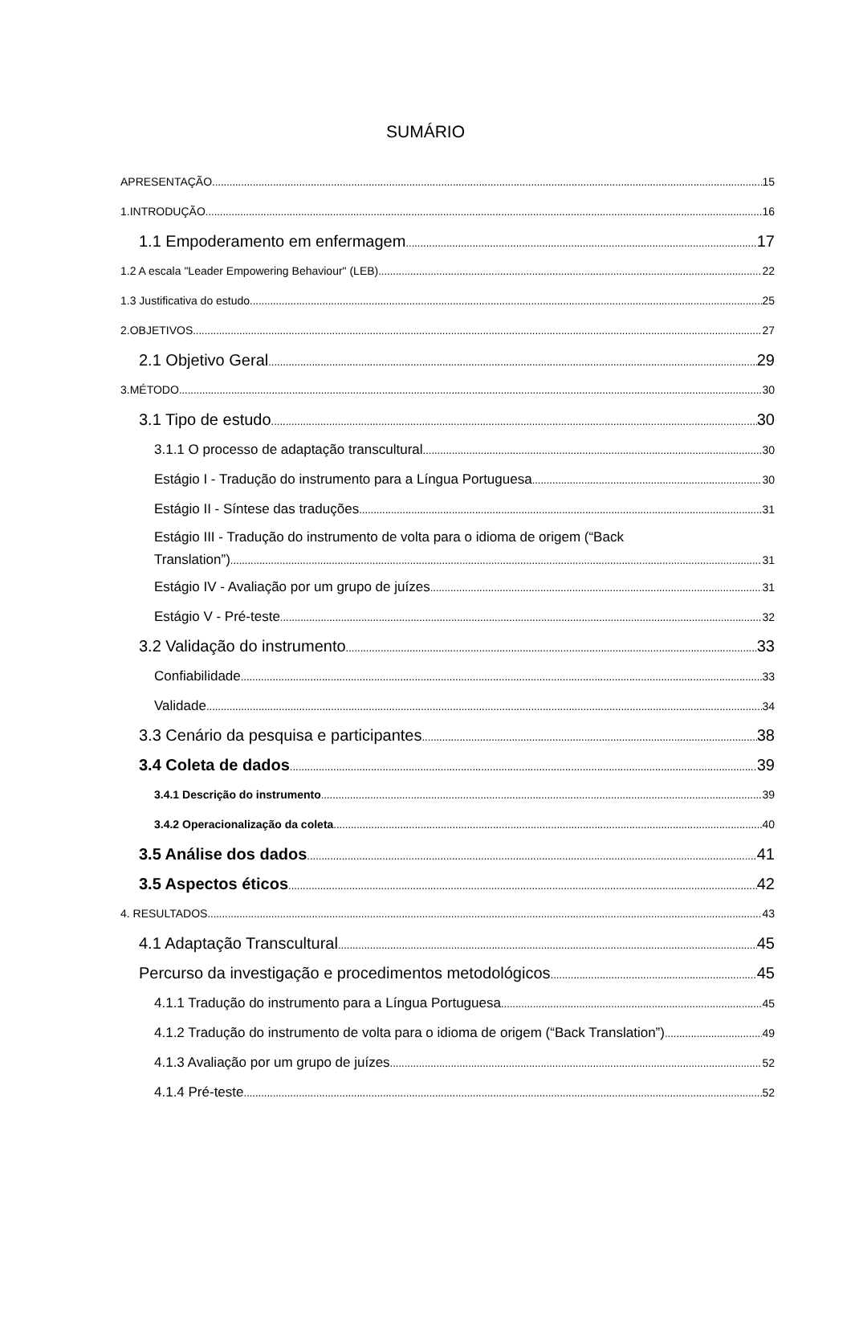SUMÁRIO
APRESENTAÇÃO 15
1.INTRODUÇÃO 16
1.1 Empoderamento em enfermagem 17
1.2 A escala "Leader Empowering Behaviour" (LEB) 22
1.3 Justificativa do estudo 25
2.OBJETIVOS 27
2.1 Objetivo Geral 29
3.MÉTODO 30
3.1 Tipo de estudo 30
3.1.1 O processo de adaptação transcultural 30
Estágio I - Tradução do instrumento para a Língua Portuguesa 30
Estágio II - Síntese das traduções 31
Estágio III - Tradução do instrumento de volta para o idioma de origem (“Back
Translation”) 31
Estágio IV - Avaliação por um grupo de juízes 31
Estágio V - Pré-teste 32
3.2 Validação do instrumento 33
Confiabilidade 33
Validade 34
3.3 Cenário da pesquisa e participantes 38
3.4 Coleta de dados 39
3.4.1 Descrição do instrumento 39
3.4.2 Operacionalização da coleta 40
3.5 Análise dos dados 41
3.5 Aspectos éticos 42
4. RESULTADOS 43
4.1 Adaptação Transcultural 45
Percurso da investigação e procedimentos metodológicos 45
4.1.1 Tradução do instrumento para a Língua Portuguesa 45
4.1.2 Tradução do instrumento de volta para o idioma de origem (“Back Translation”) 49
4.1.3 Avaliação por um grupo de juízes 52
4.1.4 Pré-teste 52